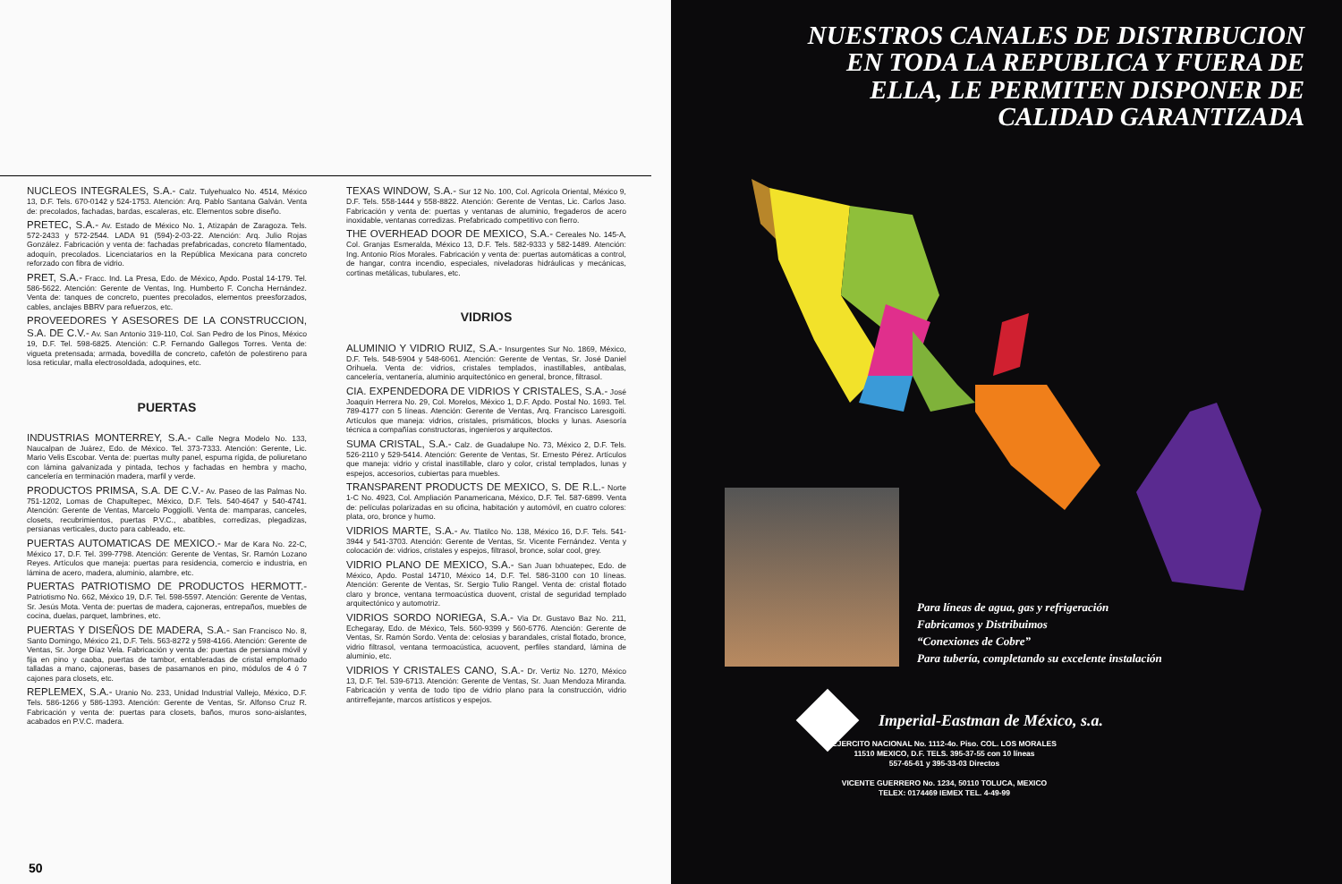NUCLEOS INTEGRALES, S.A.- Calz. Tulyehualco No. 4514, México 13, D.F. Tels. 670-0142 y 524-1753. Atención: Arq. Pablo Santana Galván. Venta de: precolados, fachadas, bardas, escaleras, etc. Elementos sobre diseño.
PRETEC, S.A.- Av. Estado de México No. 1, Atizapán de Zaragoza. Tels. 572-2433 y 572-2544. LADA 91 (594)-2-03-22. Atención: Arq. Julio Rojas González. Fabricación y venta de: fachadas prefabricadas, concreto filamentado, adoquín, precolados. Licenciatarios en la República Mexicana para concreto reforzado con fibra de vidrio.
PRET, S.A.- Fracc. Ind. La Presa, Edo. de México, Apdo. Postal 14-179. Tel. 586-5622. Atención: Gerente de Ventas, Ing. Humberto F. Concha Hernández. Venta de: tanques de concreto, puentes precolados, elementos preesforzados, cables, anclajes BBRV para refuerzos, etc.
PROVEEDORES Y ASESORES DE LA CONSTRUCCION, S.A. DE C.V.- Av. San Antonio 319-110, Col. San Pedro de los Pinos, México 19, D.F. Tel. 598-6825. Atención: C.P. Fernando Gallegos Torres. Venta de: vigueta pretensada; armada, bovedilla de concreto, cafetón de polestireno para losa reticular, malla electrosoldada, adoquines, etc.
PUERTAS
INDUSTRIAS MONTERREY, S.A.- Calle Negra Modelo No. 133, Naucalpan de Juárez, Edo. de México. Tel. 373-7333. Atención: Gerente, Lic. Mario Velis Escobar. Venta de: puertas multy panel, espuma rígida, de poliuretano con lámina galvanizada y pintada, techos y fachadas en hembra y macho, cancelería en terminación madera, marfil y verde.
PRODUCTOS PRIMSA, S.A. DE C.V.- Av. Paseo de las Palmas No. 751-1202, Lomas de Chapultepec, México, D.F. Tels. 540-4647 y 540-4741. Atención: Gerente de Ventas, Marcelo Poggiolli. Venta de: mamparas, canceles, closets, recubrimientos, puertas P.V.C., abatibles, corredizas, plegadizas, persianas verticales, ducto para cableado, etc.
PUERTAS AUTOMATICAS DE MEXICO.- Mar de Kara No. 22-C, México 17, D.F. Tel. 399-7798. Atención: Gerente de Ventas, Sr. Ramón Lozano Reyes. Artículos que maneja: puertas para residencia, comercio e industria, en lámina de acero, madera, aluminio, alambre, etc.
PUERTAS PATRIOTISMO DE PRODUCTOS HERMOTT.- Patriotismo No. 662, México 19, D.F. Tel. 598-5597. Atención: Gerente de Ventas, Sr. Jesús Mota. Venta de: puertas de madera, cajoneras, entrepaños, muebles de cocina, duelas, parquet, lambrines, etc.
PUERTAS Y DISEÑOS DE MADERA, S.A.- San Francisco No. 8, Santo Domingo, México 21, D.F. Tels. 563-8272 y 598-4166. Atención: Gerente de Ventas, Sr. Jorge Díaz Vela. Fabricación y venta de: puertas de persiana móvil y fija en pino y caoba, puertas de tambor, entableradas de cristal emplomado talladas a mano, cajoneras, bases de pasamanos en pino, módulos de 4 ó 7 cajones para closets, etc.
REPLEMEX, S.A.- Uranio No. 233, Unidad Industrial Vallejo, México, D.F. Tels. 586-1266 y 586-1393. Atención: Gerente de Ventas, Sr. Alfonso Cruz R. Fabricación y venta de: puertas para closets, baños, muros sono-aislantes, acabados en P.V.C. madera.
TEXAS WINDOW, S.A.- Sur 12 No. 100, Col. Agrícola Oriental, México 9, D.F. Tels. 558-1444 y 558-8822. Atención: Gerente de Ventas, Lic. Carlos Jaso. Fabricación y venta de: puertas y ventanas de aluminio, fregaderos de acero inoxidable, ventanas corredizas. Prefabricado competitivo con fierro.
THE OVERHEAD DOOR DE MEXICO, S.A.- Cereales No. 145-A, Col. Granjas Esmeralda, México 13, D.F. Tels. 582-9333 y 582-1489. Atención: Ing. Antonio Ríos Morales. Fabricación y venta de: puertas automáticas a control, de hangar, contra incendio, especiales, niveladoras hidráulicas y mecánicas, cortinas metálicas, tubulares, etc.
VIDRIOS
ALUMINIO Y VIDRIO RUIZ, S.A.- Insurgentes Sur No. 1869, México, D.F. Tels. 548-5904 y 548-6061. Atención: Gerente de Ventas, Sr. José Daniel Orihuela. Venta de: vidrios, cristales templados, inastillables, antibalas, cancelería, ventanería, aluminio arquitectónico en general, bronce, filtrasol.
CIA. EXPENDEDORA DE VIDRIOS Y CRISTALES, S.A.- José Joaquín Herrera No. 29, Col. Morelos, México 1, D.F. Apdo. Postal No. 1693. Tel. 789-4177 con 5 líneas. Atención: Gerente de Ventas, Arq. Francisco Laresgoiti. Artículos que maneja: vidrios, cristales, prismáticos, blocks y lunas. Asesoría técnica a compañías constructoras, ingenieros y arquitectos.
SUMA CRISTAL, S.A.- Calz. de Guadalupe No. 73, México 2, D.F. Tels. 526-2110 y 529-5414. Atención: Gerente de Ventas, Sr. Ernesto Pérez. Artículos que maneja: vidrio y cristal inastillable, claro y color, cristal templados, lunas y espejos, accesorios, cubiertas para muebles.
TRANSPARENT PRODUCTS DE MEXICO, S. DE R.L.- Norte 1-C No. 4923, Col. Ampliación Panamericana, México, D.F. Tel. 587-6899. Venta de: películas polarizadas en su oficina, habitación y automóvil, en cuatro colores: plata, oro, bronce y humo.
VIDRIOS MARTE, S.A.- Av. Tlatilco No. 138, México 16, D.F. Tels. 541-3944 y 541-3703. Atención: Gerente de Ventas, Sr. Vicente Fernández. Venta y colocación de: vidrios, cristales y espejos, filtrasol, bronce, solar cool, grey.
VIDRIO PLANO DE MEXICO, S.A.- San Juan Ixhuatepec, Edo. de México, Apdo. Postal 14710, México 14, D.F. Tel. 586-3100 con 10 líneas. Atención: Gerente de Ventas, Sr. Sergio Tulio Rangel. Venta de: cristal flotado claro y bronce, ventana termoacústica duovent, cristal de seguridad templado arquitectónico y automotriz.
VIDRIOS SORDO NORIEGA, S.A.- Via Dr. Gustavo Baz No. 211, Echegaray, Edo. de México, Tels. 560-9399 y 560-6776. Atención: Gerente de Ventas, Sr. Ramón Sordo. Venta de: celosias y barandales, cristal flotado, bronce, vidrio filtrasol, ventana termoacústica, acuovent, perfiles standard, lámina de aluminio, etc.
VIDRIOS Y CRISTALES CANO, S.A.- Dr. Vertiz No. 1270, México 13, D.F. Tel. 539-6713. Atención: Gerente de Ventas, Sr. Juan Mendoza Miranda. Fabricación y venta de todo tipo de vidrio plano para la construcción, vidrio antirreflejante, marcos artísticos y espejos.
50
NUESTROS CANALES DE DISTRIBUCION
EN TODA LA REPUBLICA Y FUERA DE
ELLA, LE PERMITEN DISPONER DE
CALIDAD GARANTIZADA
Para líneas de agua, gas y refrigeración
Fabricamos y Distribuimos
“Conexiones de Cobre”
Para tubería, completando su excelente instalación
Imperial-Eastman de México, s.a.
EJERCITO NACIONAL No. 1112-4o. Piso. COL. LOS MORALES
11510 MEXICO, D.F. TELS. 395-37-55 con 10 líneas
557-65-61 y 395-33-03 Directos
VICENTE GUERRERO No. 1234, 50110 TOLUCA, MEXICO
TELEX: 0174469 IEMEX TEL. 4-49-99